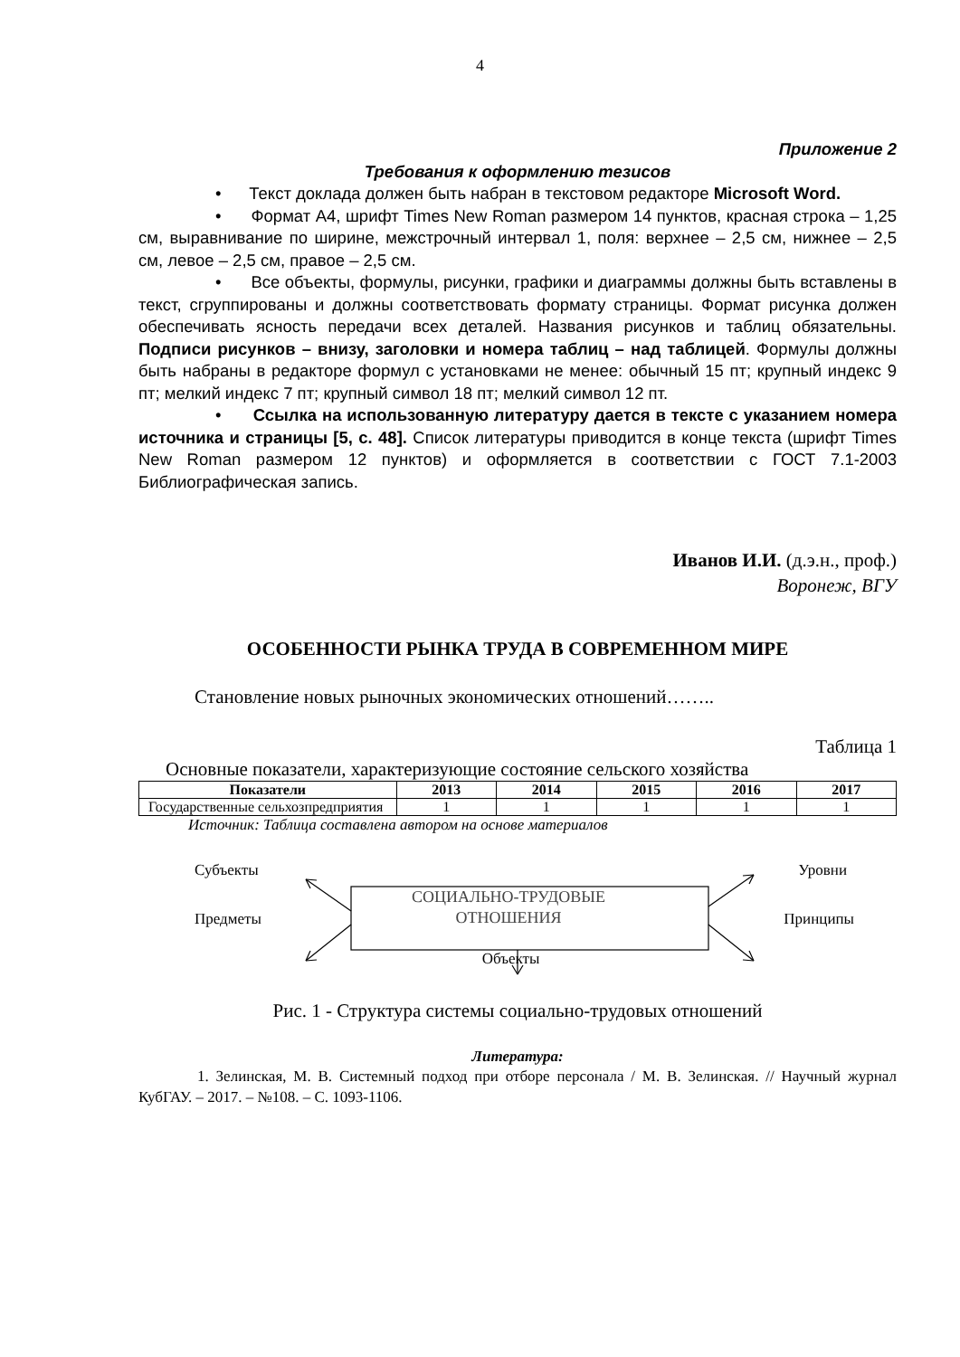4
Приложение 2
Требования к оформлению тезисов
• Текст доклада должен быть набран в текстовом редакторе Microsoft Word.
• Формат А4, шрифт Times New Roman размером 14 пунктов, красная строка – 1,25 см, выравнивание по ширине, межстрочный интервал 1, поля: верхнее – 2,5 см, нижнее – 2,5 см, левое – 2,5 см, правое – 2,5 см.
• Все объекты, формулы, рисунки, графики и диаграммы должны быть вставлены в текст, сгруппированы и должны соответствовать формату страницы. Формат рисунка должен обеспечивать ясность передачи всех деталей. Названия рисунков и таблиц обязательны. Подписи рисунков – внизу, заголовки и номера таблиц – над таблицей. Формулы должны быть набраны в редакторе формул с установками не менее: обычный 15 пт; крупный индекс 9 пт; мелкий индекс 7 пт; крупный символ 18 пт; мелкий символ 12 пт.
• Ссылка на использованную литературу дается в тексте с указанием номера источника и страницы [5, с. 48]. Список литературы приводится в конце текста (шрифт Times New Roman размером 12 пунктов) и оформляется в соответствии с ГОСТ 7.1-2003 Библиографическая запись.
Иванов И.И. (д.э.н., проф.)
Воронеж, ВГУ
ОСОБЕННОСТИ РЫНКА ТРУДА В СОВРЕМЕННОМ МИРЕ
Становление новых рыночных экономических отношений……..
Таблица 1
Основные показатели, характеризующие состояние сельского хозяйства
| Показатели | 2013 | 2014 | 2015 | 2016 | 2017 |
| --- | --- | --- | --- | --- | --- |
| Государственные сельхозпредприятия | 1 | 1 | 1 | 1 | 1 |
Источник: Таблица составлена автором на основе материалов
Субъекты Уровни
СОЦИАЛЬНО-ТРУДОВЫЕ
ОТНОШЕНИЯ
Предметы Принципы
Объекты
Рис. 1 - Структура системы социально-трудовых отношений
Литература:
1. Зелинская, М. В. Системный подход при отборе персонала / М. В. Зелинская. // Научный журнал КубГАУ. – 2017. – №108. – С. 1093-1106.